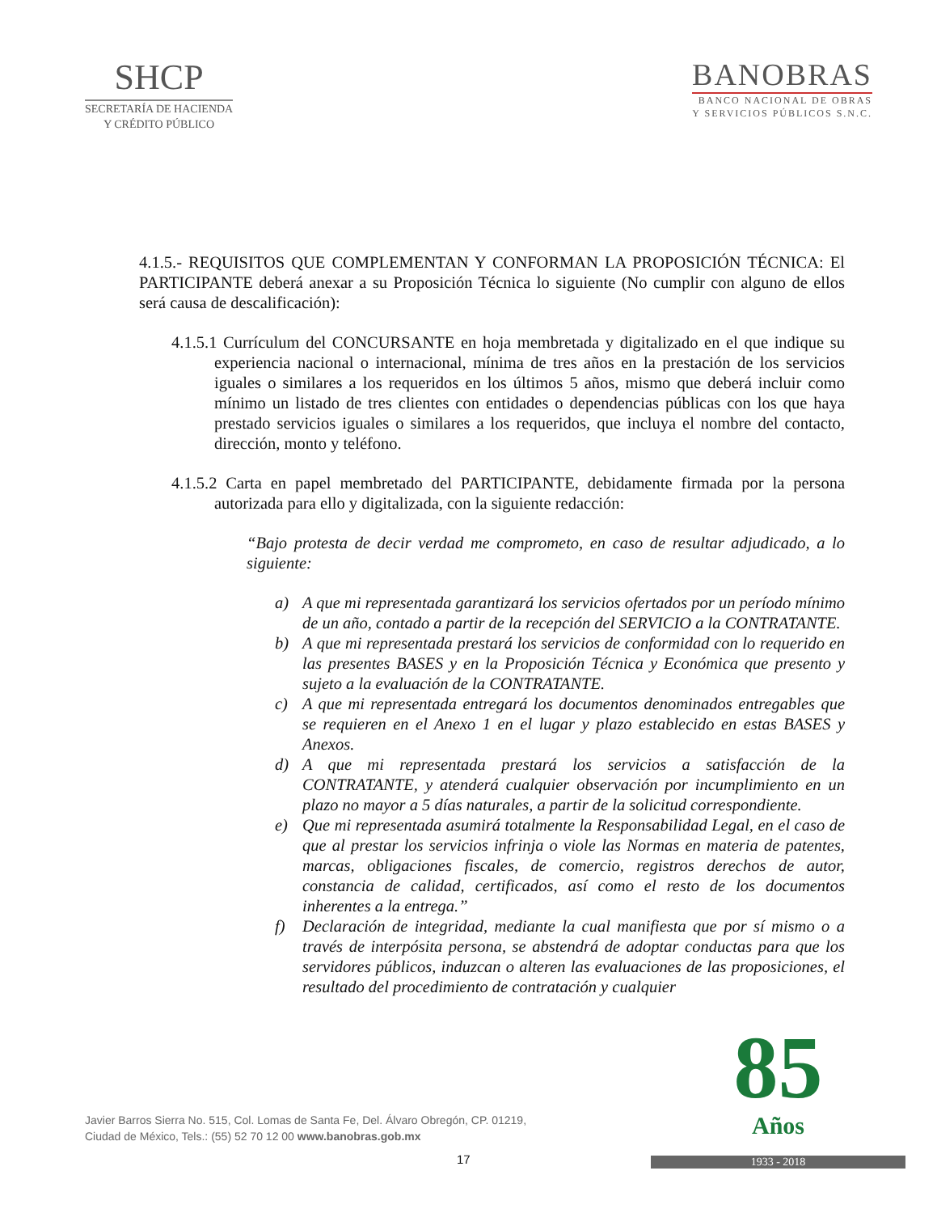SHCP
SECRETARÍA DE HACIENDA
Y CRÉDITO PÚBLICO
BANOBRAS
BANCO NACIONAL DE OBRAS
Y SERVICIOS PÚBLICOS S.N.C.
4.1.5.- REQUISITOS QUE COMPLEMENTAN Y CONFORMAN LA PROPOSICIÓN TÉCNICA: El PARTICIPANTE deberá anexar a su Proposición Técnica lo siguiente (No cumplir con alguno de ellos será causa de descalificación):
4.1.5.1 Currículum del CONCURSANTE en hoja membretada y digitalizado en el que indique su experiencia nacional o internacional, mínima de tres años en la prestación de los servicios iguales o similares a los requeridos en los últimos 5 años, mismo que deberá incluir como mínimo un listado de tres clientes con entidades o dependencias públicas con los que haya prestado servicios iguales o similares a los requeridos, que incluya el nombre del contacto, dirección, monto y teléfono.
4.1.5.2 Carta en papel membretado del PARTICIPANTE, debidamente firmada por la persona autorizada para ello y digitalizada, con la siguiente redacción:
“Bajo protesta de decir verdad me comprometo, en caso de resultar adjudicado, a lo siguiente:
a) A que mi representada garantizará los servicios ofertados por un período mínimo de un año, contado a partir de la recepción del SERVICIO a la CONTRATANTE.
b) A que mi representada prestará los servicios de conformidad con lo requerido en las presentes BASES y en la Proposición Técnica y Económica que presento y sujeto a la evaluación de la CONTRATANTE.
c) A que mi representada entregará los documentos denominados entregables que se requieren en el Anexo 1 en el lugar y plazo establecido en estas BASES y Anexos.
d) A que mi representada prestará los servicios a satisfacción de la CONTRATANTE, y atenderá cualquier observación por incumplimiento en un plazo no mayor a 5 días naturales, a partir de la solicitud correspondiente.
e) Que mi representada asumirá totalmente la Responsabilidad Legal, en el caso de que al prestar los servicios infrinja o viole las Normas en materia de patentes, marcas, obligaciones fiscales, de comercio, registros derechos de autor, constancia de calidad, certificados, así como el resto de los documentos inherentes a la entrega.”
f) Declaración de integridad, mediante la cual manifiesta que por sí mismo o a través de interpósita persona, se abstendrá de adoptar conductas para que los servidores públicos, induzcan o alteren las evaluaciones de las proposiciones, el resultado del procedimiento de contratación y cualquier
Javier Barros Sierra No. 515, Col. Lomas de Santa Fe, Del. Álvaro Obregón, CP. 01219,
Ciudad de México, Tels.: (55) 52 70 12 00 www.banobras.gob.mx
17
85
Años
1933 - 2018